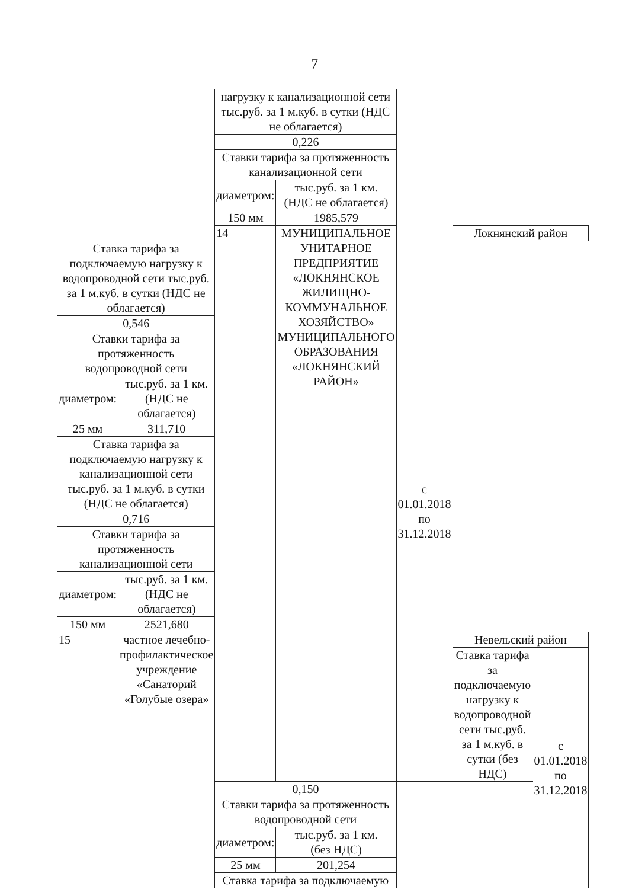7
| | | нагрузку к канализационной сети тыс.руб. за 1 м.куб. в сутки (НДС не облагается) | | | | |
| | | 0,226 | | | | |
| | | Ставки тарифа за протяженность канализационной сети | | | | |
| | | диаметром: | тыс.руб. за 1 км. (НДС не облагается) | | | |
| | | 150 мм | 1985,579 | | | |
| | | 14 | МУНИЦИПАЛЬНОЕ УНИТАРНОЕ ПРЕДПРИЯТИЕ «ЛОКНЯНСКОЕ ЖИЛИЩНО-КОММУНАЛЬНОЕ ХОЗЯЙСТВО» МУНИЦИПАЛЬНОГО ОБРАЗОВАНИЯ «ЛОКНЯНСКИЙ РАЙОН» | | Локнянский район | |
| Ставка тарифа за подключаемую нагрузку к водопроводной сети тыс.руб. за 1 м.куб. в сутки (НДС не облагается) | | | | с 01.01.2018 по 31.12.2018 | | |
| 0,546 | | | | | | |
| Ставки тарифа за протяженность водопроводной сети | | | | | | |
| диаметром: | тыс.руб. за 1 км. (НДС не облагается) | | | | | |
| 25 мм | 311,710 | | | | | |
| Ставка тарифа за подключаемую нагрузку к канализационной сети тыс.руб. за 1 м.куб. в сутки (НДС не облагается) | | | | | | |
| 0,716 | | | | | | |
| Ставки тарифа за протяженность канализационной сети | | | | | | |
| диаметром: | тыс.руб. за 1 км. (НДС не облагается) | | | | | |
| 150 мм | 2521,680 | | | | | |
| 15 | частное лечебно-профилактическое учреждение «Санаторий «Голубые озера» | | | | Невельский район | |
| | | | | | Ставка тарифа за подключаемую нагрузку к водопроводной сети тыс.руб. за 1 м.куб. в сутки (без НДС) | с 01.01.2018 по 31.12.2018 |
| | | 0,150 | | | | |
| | | Ставки тарифа за протяженность водопроводной сети | | | | |
| | | диаметром: | тыс.руб. за 1 км. (без НДС) | | | |
| | | 25 мм | 201,254 | | | |
| | | Ставка тарифа за подключаемую | | | | |